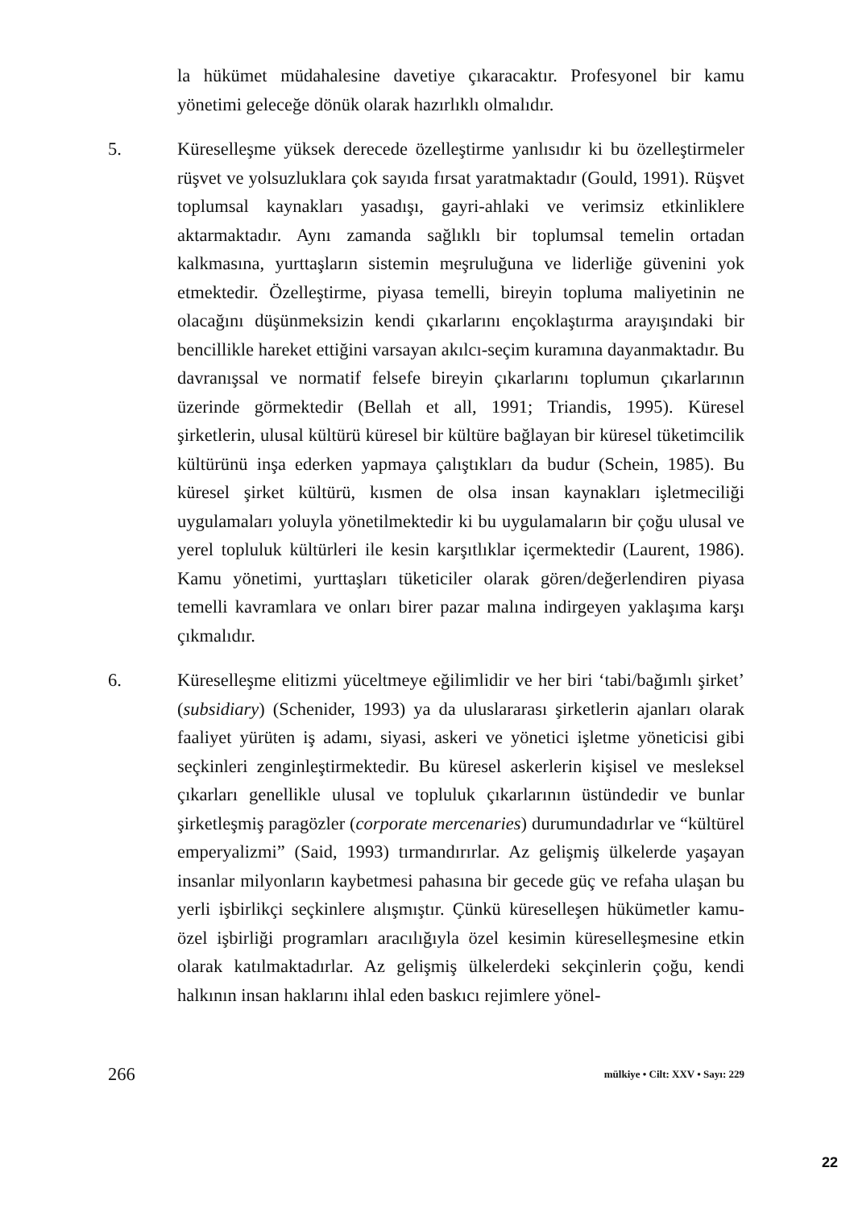la hükümet müdahalesine davetiye çıkaracaktır. Profesyonel bir kamu yönetimi geleceğe dönük olarak hazırlıklı olmalıdır.
5. Küreselleşme yüksek derecede özelleştirme yanlısıdır ki bu özelleştirmeler rüşvet ve yolsuzluklara çok sayıda fırsat yaratmaktadır (Gould, 1991). Rüşvet toplumsal kaynakları yasadışı, gayri-ahlaki ve verimsiz etkinliklere aktarmaktadır. Aynı zamanda sağlıklı bir toplumsal temelin ortadan kalkmasına, yurttaşların sistemin meşruluğuna ve liderliğe güvenini yok etmektedir. Özelleştirme, piyasa temelli, bireyin topluma maliyetinin ne olacağını düşünmeksizin kendi çıkarlarını ençoklaştırma arayışındaki bir bencillikle hareket ettiğini varsayan akılcı-seçim kuramına dayanmaktadır. Bu davranışsal ve normatif felsefe bireyin çıkarlarını toplumun çıkarlarının üzerinde görmektedir (Bellah et all, 1991; Triandis, 1995). Küresel şirketlerin, ulusal kültürü küresel bir kültüre bağlayan bir küresel tüketimcilik kültürünü inşa ederken yapmaya çalıştıkları da budur (Schein, 1985). Bu küresel şirket kültürü, kısmen de olsa insan kaynakları işletmeciliği uygulamaları yoluyla yönetilmektedir ki bu uygulamaların bir çoğu ulusal ve yerel topluluk kültürleri ile kesin karşıtlıklar içermektedir (Laurent, 1986). Kamu yönetimi, yurttaşları tüketiciler olarak gören/değerlendiren piyasa temelli kavramlara ve onları birer pazar malına indirgeyen yaklaşıma karşı çıkmalıdır.
6. Küreselleşme elitizmi yüceltmeye eğilimlidir ve her biri ‘tabi/bağımlı şirket’ (subsidiary) (Schenider, 1993) ya da uluslararası şirketlerin ajanları olarak faaliyet yürüten iş adamı, siyasi, askeri ve yönetici işletme yöneticisi gibi seçkinleri zenginleştirmektedir. Bu küresel askerlerin kişisel ve mesleksel çıkarları genellikle ulusal ve topluluk çıkarlarının üstündedir ve bunlar şirketleşmiş paragözler (corporate mercenaries) durumundadırlar ve “kültürel emperyalizmi” (Said, 1993) tırmandırırlar. Az gelişmiş ülkelerde yaşayan insanlar milyonların kaybetmesi pahasına bir gecede güç ve refaha ulaşan bu yerli işbirlikçi seçkinlere alışmıştır. Çünkü küreselleşen hükümetler kamu-özel işbirliği programları aracılığıyla özel kesimin küreselleşmesine etkin olarak katılmaktadırlar. Az gelişmiş ülkelerdeki sekçinlerin çoğu, kendi halkının insan haklarını ihlal eden baskıcı rejimlere yönel-
266 mülkiye • Cilt: XXV • Sayı: 229
22